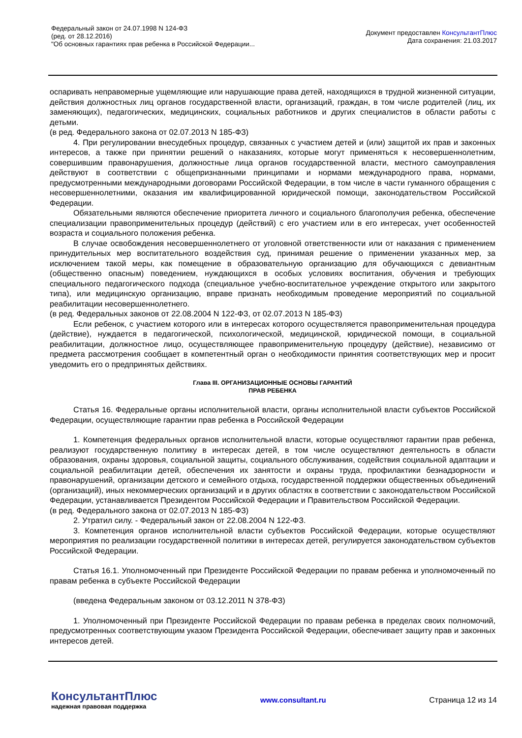Федеральный закон от 24.07.1998 N 124-ФЗ
(ред. от 28.12.2016)
"Об основных гарантиях прав ребенка в Российской Федерации...
Документ предоставлен КонсультантПлюс
Дата сохранения: 21.03.2017
оспаривать неправомерные ущемляющие или нарушающие права детей, находящихся в трудной жизненной ситуации, действия должностных лиц органов государственной власти, организаций, граждан, в том числе родителей (лиц, их заменяющих), педагогических, медицинских, социальных работников и других специалистов в области работы с детьми.
(в ред. Федерального закона от 02.07.2013 N 185-ФЗ)
4. При регулировании внесудебных процедур, связанных с участием детей и (или) защитой их прав и законных интересов, а также при принятии решений о наказаниях, которые могут применяться к несовершеннолетним, совершившим правонарушения, должностные лица органов государственной власти, местного самоуправления действуют в соответствии с общепризнанными принципами и нормами международного права, нормами, предусмотренными международными договорами Российской Федерации, в том числе в части гуманного обращения с несовершеннолетними, оказания им квалифицированной юридической помощи, законодательством Российской Федерации.
Обязательными являются обеспечение приоритета личного и социального благополучия ребенка, обеспечение специализации правоприменительных процедур (действий) с его участием или в его интересах, учет особенностей возраста и социального положения ребенка.
В случае освобождения несовершеннолетнего от уголовной ответственности или от наказания с применением принудительных мер воспитательного воздействия суд, принимая решение о применении указанных мер, за исключением такой меры, как помещение в образовательную организацию для обучающихся с девиантным (общественно опасным) поведением, нуждающихся в особых условиях воспитания, обучения и требующих специального педагогического подхода (специальное учебно-воспитательное учреждение открытого или закрытого типа), или медицинскую организацию, вправе признать необходимым проведение мероприятий по социальной реабилитации несовершеннолетнего.
(в ред. Федеральных законов от 22.08.2004 N 122-ФЗ, от 02.07.2013 N 185-ФЗ)
Если ребенок, с участием которого или в интересах которого осуществляется правоприменительная процедура (действие), нуждается в педагогической, психологической, медицинской, юридической помощи, в социальной реабилитации, должностное лицо, осуществляющее правоприменительную процедуру (действие), независимо от предмета рассмотрения сообщает в компетентный орган о необходимости принятия соответствующих мер и просит уведомить его о предпринятых действиях.
Глава III. ОРГАНИЗАЦИОННЫЕ ОСНОВЫ ГАРАНТИЙ
ПРАВ РЕБЕНКА
Статья 16. Федеральные органы исполнительной власти, органы исполнительной власти субъектов Российской Федерации, осуществляющие гарантии прав ребенка в Российской Федерации
1. Компетенция федеральных органов исполнительной власти, которые осуществляют гарантии прав ребенка, реализуют государственную политику в интересах детей, в том числе осуществляют деятельность в области образования, охраны здоровья, социальной защиты, социального обслуживания, содействия социальной адаптации и социальной реабилитации детей, обеспечения их занятости и охраны труда, профилактики безнадзорности и правонарушений, организации детского и семейного отдыха, государственной поддержки общественных объединений (организаций), иных некоммерческих организаций и в других областях в соответствии с законодательством Российской Федерации, устанавливается Президентом Российской Федерации и Правительством Российской Федерации.
(в ред. Федерального закона от 02.07.2013 N 185-ФЗ)
2. Утратил силу. - Федеральный закон от 22.08.2004 N 122-ФЗ.
3. Компетенция органов исполнительной власти субъектов Российской Федерации, которые осуществляют мероприятия по реализации государственной политики в интересах детей, регулируется законодательством субъектов Российской Федерации.
Статья 16.1. Уполномоченный при Президенте Российской Федерации по правам ребенка и уполномоченный по правам ребенка в субъекте Российской Федерации
(введена Федеральным законом от 03.12.2011 N 378-ФЗ)
1. Уполномоченный при Президенте Российской Федерации по правам ребенка в пределах своих полномочий, предусмотренных соответствующим указом Президента Российской Федерации, обеспечивает защиту прав и законных интересов детей.
КонсультантПлюс
надежная правовая поддержка
www.consultant.ru Страница 12 из 14